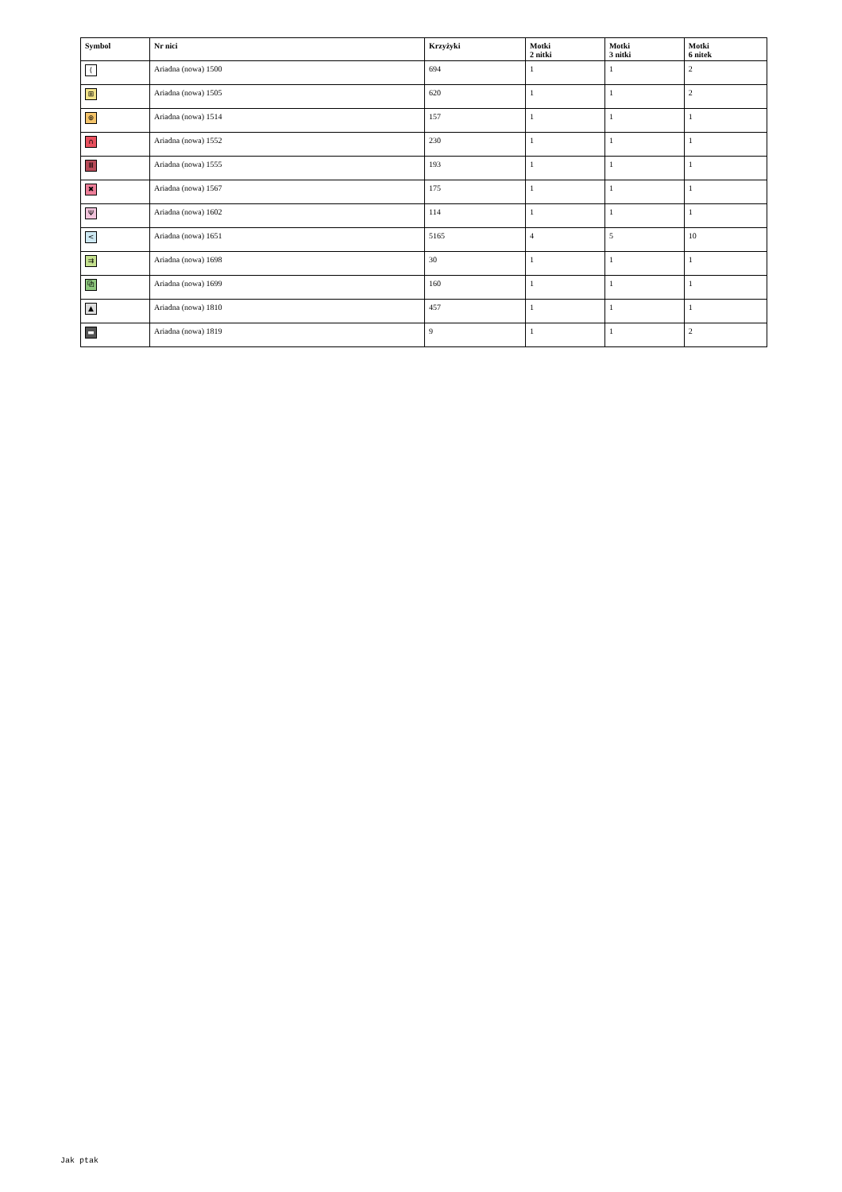| Symbol | Nr nici | Krzyżyki | Motki 2 nitki | Motki 3 nitki | Motki 6 nitek |
| --- | --- | --- | --- | --- | --- |
| ( | Ariadna (nowa) 1500 | 694 | 1 | 1 | 2 |
| ⊞ | Ariadna (nowa) 1505 | 620 | 1 | 1 | 2 |
| ⊕ | Ariadna (nowa) 1514 | 157 | 1 | 1 | 1 |
| ∩ | Ariadna (nowa) 1552 | 230 | 1 | 1 | 1 |
| Ⅲ | Ariadna (nowa) 1555 | 193 | 1 | 1 | 1 |
| ✖ | Ariadna (nowa) 1567 | 175 | 1 | 1 | 1 |
| Ψ | Ariadna (nowa) 1602 | 114 | 1 | 1 | 1 |
| < | Ariadna (nowa) 1651 | 5165 | 4 | 5 | 10 |
| ⇉ | Ariadna (nowa) 1698 | 30 | 1 | 1 | 1 |
| ⧉ | Ariadna (nowa) 1699 | 160 | 1 | 1 | 1 |
| ▲ | Ariadna (nowa) 1810 | 457 | 1 | 1 | 1 |
| ▬ | Ariadna (nowa) 1819 | 9 | 1 | 1 | 2 |
Jak ptak